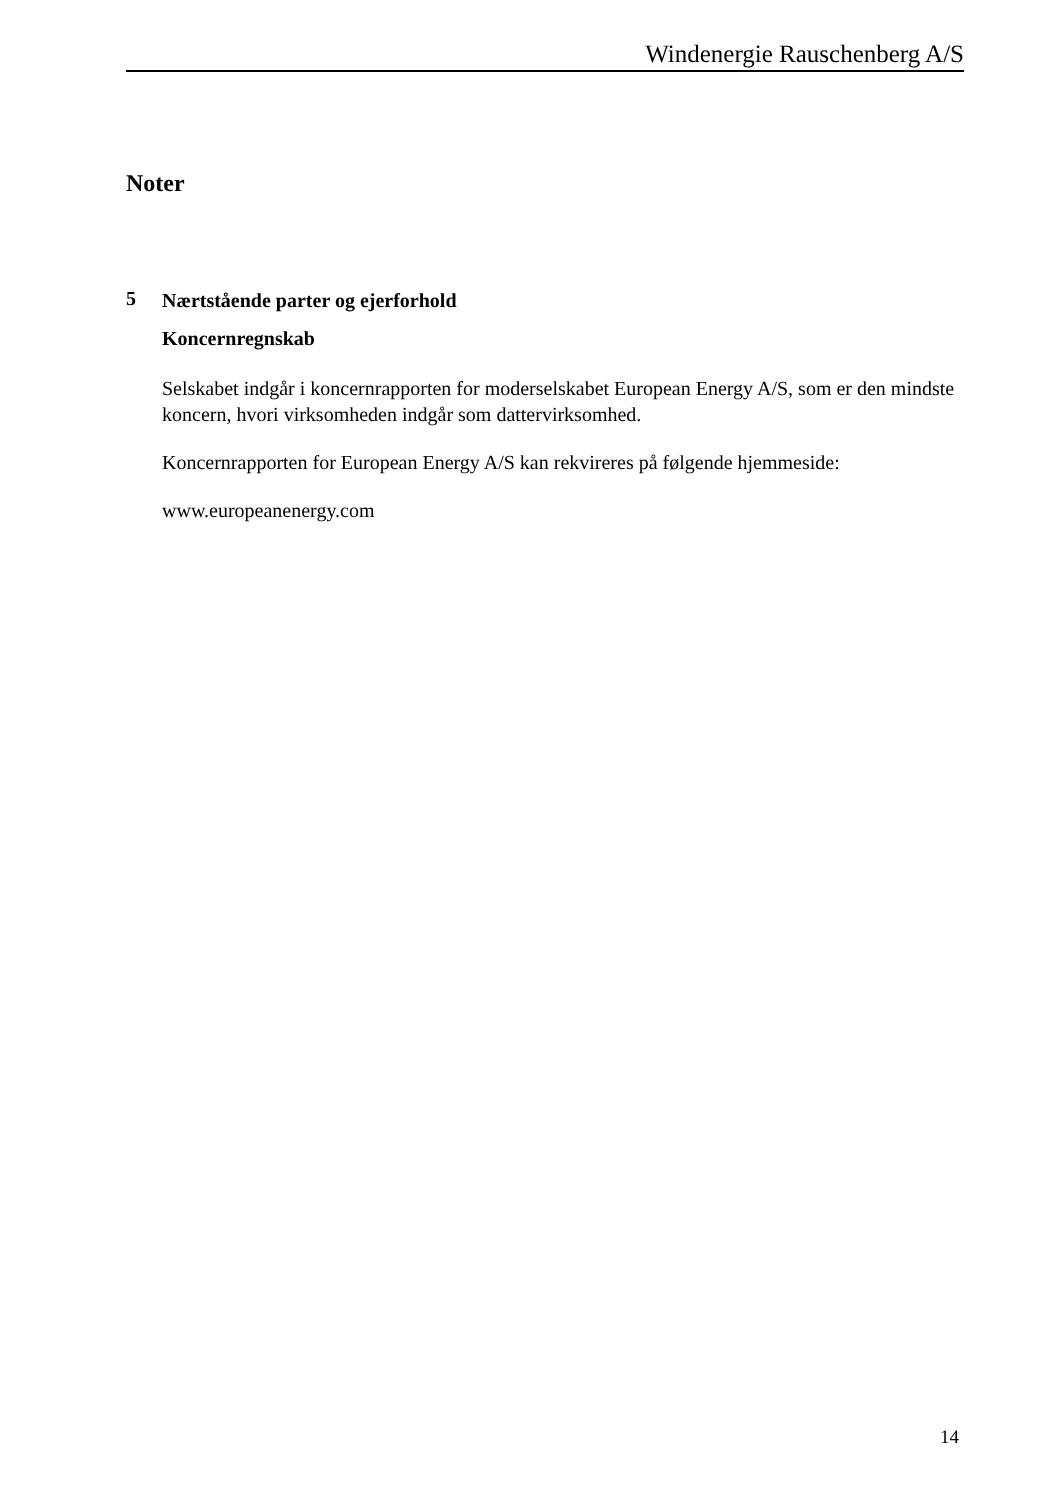Windenergie Rauschenberg A/S
Noter
5
Nærtstående parter og ejerforhold
Koncernregnskab
Selskabet indgår i koncernrapporten for moderselskabet European Energy A/S, som er den mindste koncern, hvori virksomheden indgår som dattervirksomhed.
Koncernrapporten for European Energy A/S kan rekvireres på følgende hjemmeside:
www.europeanenergy.com
14